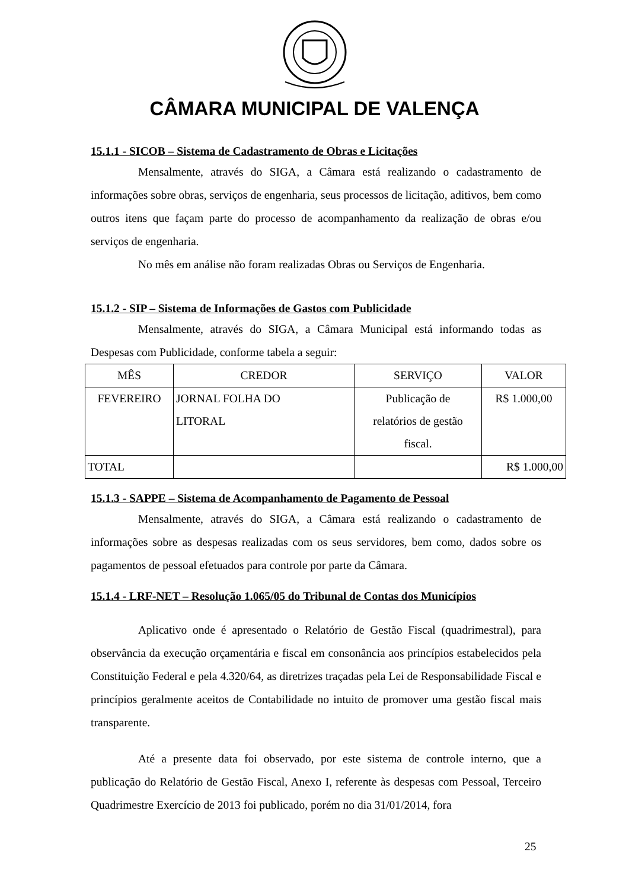CÂMARA MUNICIPAL DE VALENÇA
15.1.1 - SICOB – Sistema de Cadastramento de Obras e Licitações
Mensalmente, através do SIGA, a Câmara está realizando o cadastramento de informações sobre obras, serviços de engenharia, seus processos de licitação, aditivos, bem como outros itens que façam parte do processo de acompanhamento da realização de obras e/ou serviços de engenharia.
No mês em análise não foram realizadas Obras ou Serviços de Engenharia.
15.1.2 - SIP – Sistema de Informações de Gastos com Publicidade
Mensalmente, através do SIGA, a Câmara Municipal está informando todas as Despesas com Publicidade, conforme tabela a seguir:
| MÊS | CREDOR | SERVIÇO | VALOR |
| FEVEREIRO | JORNAL FOLHA DO LITORAL | Publicação de relatórios de gestão fiscal. | R$ 1.000,00 |
| TOTAL | | | R$ 1.000,00 |
15.1.3 - SAPPE – Sistema de Acompanhamento de Pagamento de Pessoal
Mensalmente, através do SIGA, a Câmara está realizando o cadastramento de informações sobre as despesas realizadas com os seus servidores, bem como, dados sobre os pagamentos de pessoal efetuados para controle por parte da Câmara.
15.1.4 - LRF-NET – Resolução 1.065/05 do Tribunal de Contas dos Municípios
Aplicativo onde é apresentado o Relatório de Gestão Fiscal (quadrimestral), para observância da execução orçamentária e fiscal em consonância aos princípios estabelecidos pela Constituição Federal e pela 4.320/64, as diretrizes traçadas pela Lei de Responsabilidade Fiscal e princípios geralmente aceitos de Contabilidade no intuito de promover uma gestão fiscal mais transparente.
Até a presente data foi observado, por este sistema de controle interno, que a publicação do Relatório de Gestão Fiscal, Anexo I, referente às despesas com Pessoal, Terceiro Quadrimestre Exercício de 2013 foi publicado, porém no dia 31/01/2014, fora
25